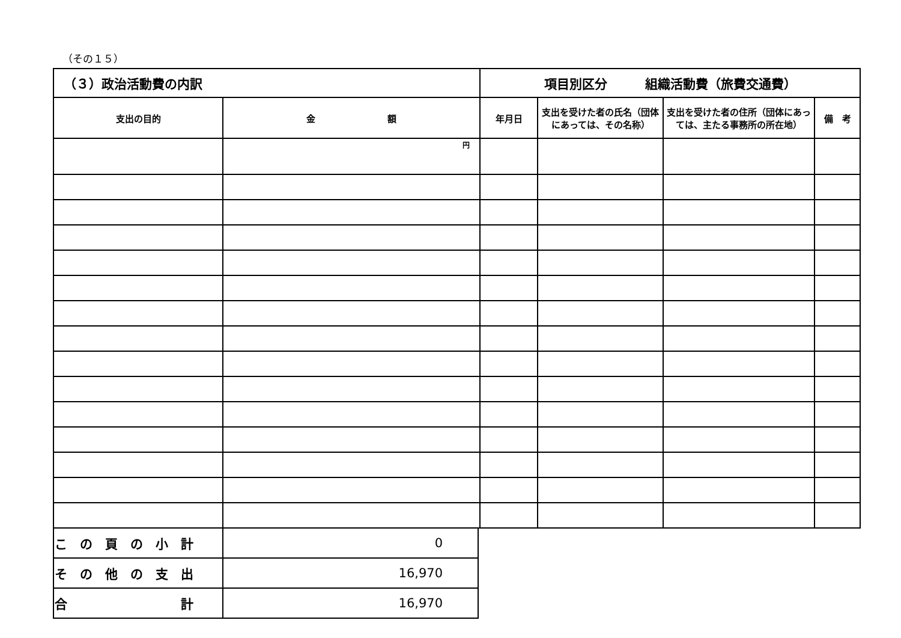（その１５）
| （３）政治活動費の内訳 | | 項目別区分 組織活動費（旅費交通費） | | | |
| 支出の目的 | 金 額 | 年月日 | 支出を受けた者の氏名（団体にあっては、その名称） | 支出を受けた者の住所（団体にあっては、主たる事務所の所在地） | 備 考 |
| | 円 | | | | |
| こ の 頁 の 小 計 | 0 |
| そ の 他 の 支 出 | 16,970 |
| 合 計 | 16,970 |